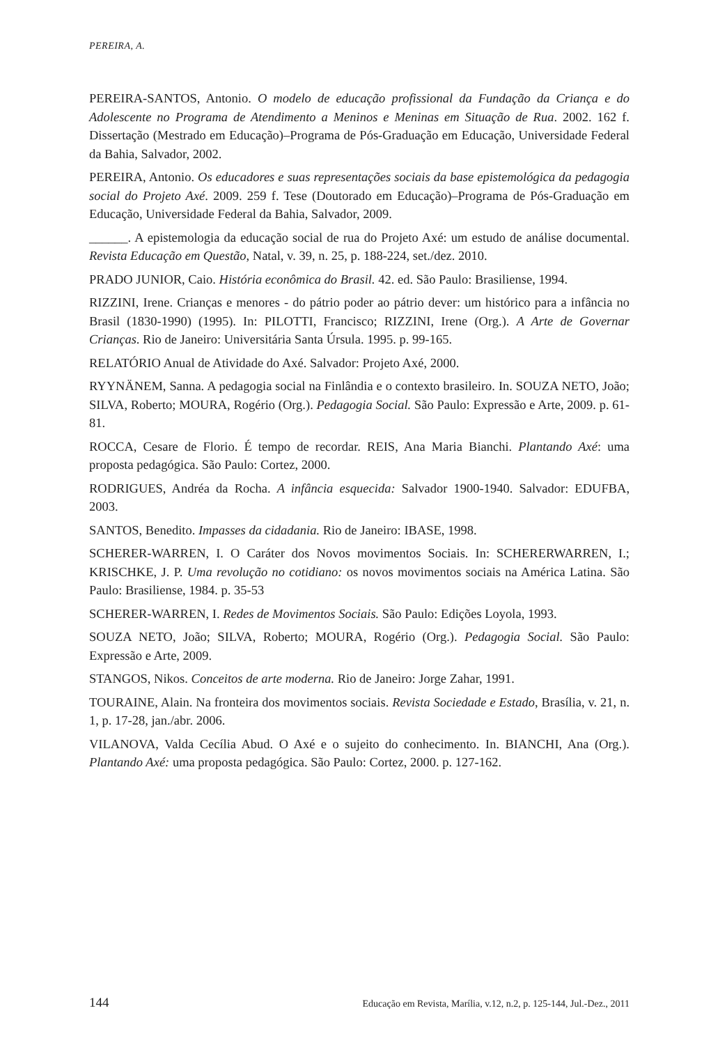PEREIRA, A.
PEREIRA-SANTOS, Antonio. O modelo de educação profissional da Fundação da Criança e do Adolescente no Programa de Atendimento a Meninos e Meninas em Situação de Rua. 2002. 162 f. Dissertação (Mestrado em Educação)–Programa de Pós-Graduação em Educação, Universidade Federal da Bahia, Salvador, 2002.
PEREIRA, Antonio. Os educadores e suas representações sociais da base epistemológica da pedagogia social do Projeto Axé. 2009. 259 f. Tese (Doutorado em Educação)–Programa de Pós-Graduação em Educação, Universidade Federal da Bahia, Salvador, 2009.
______. A epistemologia da educação social de rua do Projeto Axé: um estudo de análise documental. Revista Educação em Questão, Natal, v. 39, n. 25, p. 188-224, set./dez. 2010.
PRADO JUNIOR, Caio. História econômica do Brasil. 42. ed. São Paulo: Brasiliense, 1994.
RIZZINI, Irene. Crianças e menores - do pátrio poder ao pátrio dever: um histórico para a infância no Brasil (1830-1990) (1995). In: PILOTTI, Francisco; RIZZINI, Irene (Org.). A Arte de Governar Crianças. Rio de Janeiro: Universitária Santa Úrsula. 1995. p. 99-165.
RELATÓRIO Anual de Atividade do Axé. Salvador: Projeto Axé, 2000.
RYYNÄNEM, Sanna. A pedagogia social na Finlândia e o contexto brasileiro. In. SOUZA NETO, João; SILVA, Roberto; MOURA, Rogério (Org.). Pedagogia Social. São Paulo: Expressão e Arte, 2009. p. 61-81.
ROCCA, Cesare de Florio. É tempo de recordar. REIS, Ana Maria Bianchi. Plantando Axé: uma proposta pedagógica. São Paulo: Cortez, 2000.
RODRIGUES, Andréa da Rocha. A infância esquecida: Salvador 1900-1940. Salvador: EDUFBA, 2003.
SANTOS, Benedito. Impasses da cidadania. Rio de Janeiro: IBASE, 1998.
SCHERER-WARREN, I. O Caráter dos Novos movimentos Sociais. In: SCHERERWARREN, I.; KRISCHKE, J. P. Uma revolução no cotidiano: os novos movimentos sociais na América Latina. São Paulo: Brasiliense, 1984. p. 35-53
SCHERER-WARREN, I. Redes de Movimentos Sociais. São Paulo: Edições Loyola, 1993.
SOUZA NETO, João; SILVA, Roberto; MOURA, Rogério (Org.). Pedagogia Social. São Paulo: Expressão e Arte, 2009.
STANGOS, Nikos. Conceitos de arte moderna. Rio de Janeiro: Jorge Zahar, 1991.
TOURAINE, Alain. Na fronteira dos movimentos sociais. Revista Sociedade e Estado, Brasília, v. 21, n. 1, p. 17-28, jan./abr. 2006.
VILANOVA, Valda Cecília Abud. O Axé e o sujeito do conhecimento. In. BIANCHI, Ana (Org.). Plantando Axé: uma proposta pedagógica. São Paulo: Cortez, 2000. p. 127-162.
144 Educação em Revista, Marília, v.12, n.2, p. 125-144, Jul.-Dez., 2011